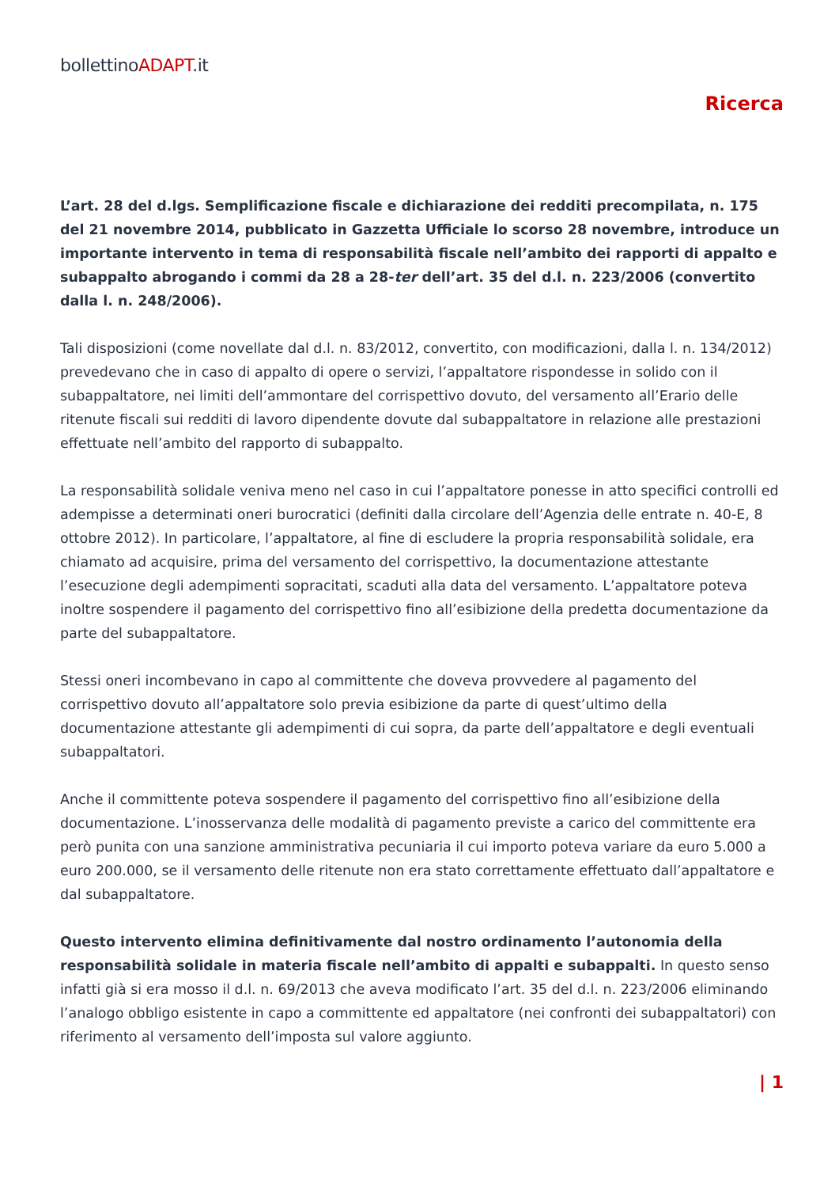bollettinoADAPT.it
Ricerca
L’art. 28 del d.lgs. Semplificazione fiscale e dichiarazione dei redditi precompilata, n. 175 del 21 novembre 2014, pubblicato in Gazzetta Ufficiale lo scorso 28 novembre, introduce un importante intervento in tema di responsabilità fiscale nell’ambito dei rapporti di appalto e subappalto abrogando i commi da 28 a 28-ter dell’art. 35 del d.l. n. 223/2006 (convertito dalla l. n. 248/2006).
Tali disposizioni (come novellate dal d.l. n. 83/2012, convertito, con modificazioni, dalla l. n. 134/2012) prevedevano che in caso di appalto di opere o servizi, l’appaltatore rispondesse in solido con il subappaltatore, nei limiti dell’ammontare del corrispettivo dovuto, del versamento all’Erario delle ritenute fiscali sui redditi di lavoro dipendente dovute dal subappaltatore in relazione alle prestazioni effettuate nell’ambito del rapporto di subappalto.
La responsabilità solidale veniva meno nel caso in cui l’appaltatore ponesse in atto specifici controlli ed adempisse a determinati oneri burocratici (definiti dalla circolare dell’Agenzia delle entrate n. 40-E, 8 ottobre 2012). In particolare, l’appaltatore, al fine di escludere la propria responsabilità solidale, era chiamato ad acquisire, prima del versamento del corrispettivo, la documentazione attestante l’esecuzione degli adempimenti sopracitati, scaduti alla data del versamento. L’appaltatore poteva inoltre sospendere il pagamento del corrispettivo fino all’esibizione della predetta documentazione da parte del subappaltatore.
Stessi oneri incombevano in capo al committente che doveva provvedere al pagamento del corrispettivo dovuto all’appaltatore solo previa esibizione da parte di quest’ultimo della documentazione attestante gli adempimenti di cui sopra, da parte dell’appaltatore e degli eventuali subappaltatori.
Anche il committente poteva sospendere il pagamento del corrispettivo fino all’esibizione della documentazione. L’inosservanza delle modalità di pagamento previste a carico del committente era però punita con una sanzione amministrativa pecuniaria il cui importo poteva variare da euro 5.000 a euro 200.000, se il versamento delle ritenute non era stato correttamente effettuato dall’appaltatore e dal subappaltatore.
Questo intervento elimina definitivamente dal nostro ordinamento l’autonomia della responsabilità solidale in materia fiscale nell’ambito di appalti e subappalti. In questo senso infatti già si era mosso il d.l. n. 69/2013 che aveva modificato l’art. 35 del d.l. n. 223/2006 eliminando l’analogo obbligo esistente in capo a committente ed appaltatore (nei confronti dei subappaltatori) con riferimento al versamento dell’imposta sul valore aggiunto.
| 1